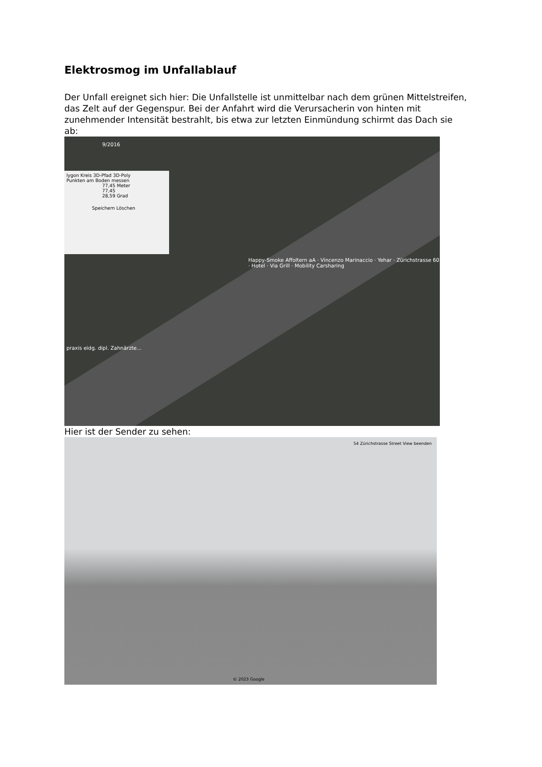Elektrosmog im Unfallablauf
Der Unfall ereignet sich hier: Die Unfallstelle ist unmittelbar nach dem grünen Mittelstreifen, das Zelt auf der Gegenspur. Bei der Anfahrt wird die Verursacherin von hinten mit zunehmender Intensität bestrahlt, bis etwa zur letzten Einmündung schirmt das Dach sie ab:
9/2016
lygon Kreis 3D-Pfad 3D-Poly
Punkten am Boden messen
77,45 Meter
77,45
28,59 Grad
Speichern Löschen
Happy-Smoke Affoltern aA · Vincenzo Marinaccio · Yehar · Zürichstrasse 60 · Hotel · Via Grill · Mobility Carsharing
praxis eidg. dipl. Zahnärzte...
Hier ist der Sender zu sehen:
54 Zürichstrasse Street View beenden
© 2023 Google